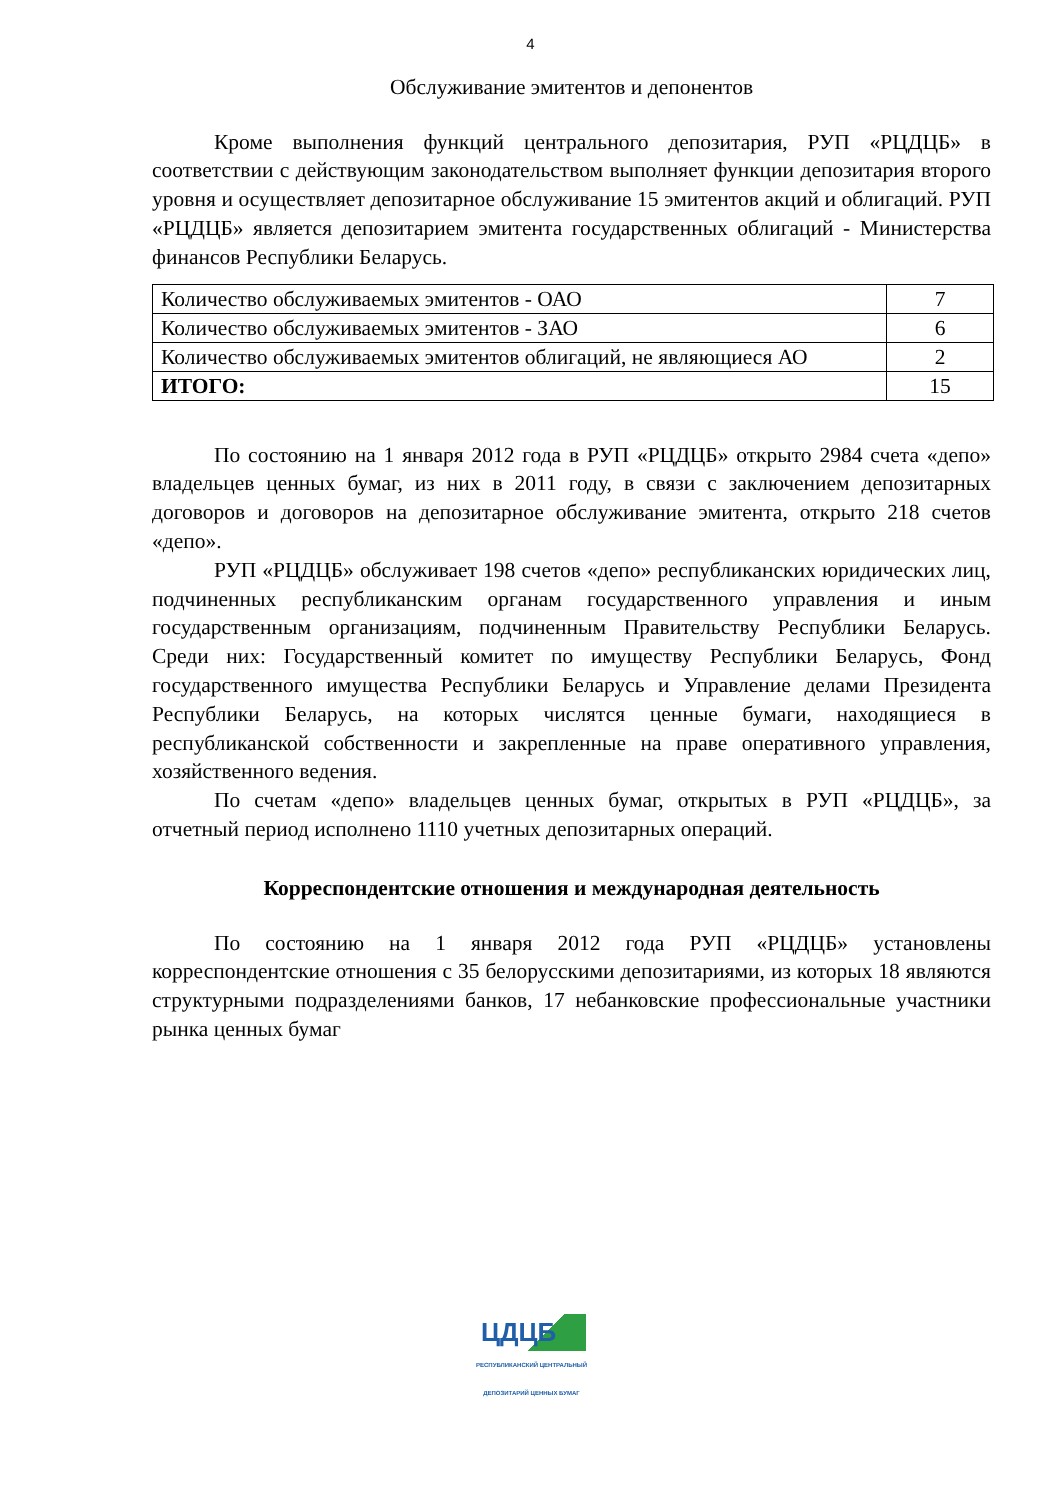4
Обслуживание эмитентов и депонентов
Кроме выполнения функций центрального депозитария, РУП «РЦДЦБ» в соответствии с действующим законодательством выполняет функции депозитария второго уровня и осуществляет депозитарное обслуживание 15 эмитентов акций и облигаций. РУП «РЦДЦБ» является депозитарием эмитента государственных облигаций - Министерства финансов Республики Беларусь.
| Количество обслуживаемых эмитентов - ОАО | 7 |
| Количество обслуживаемых эмитентов - ЗАО | 6 |
| Количество обслуживаемых эмитентов облигаций, не являющиеся АО | 2 |
| ИТОГО: | 15 |
По состоянию на 1 января 2012 года в РУП «РЦДЦБ» открыто 2984 счета «депо» владельцев ценных бумаг, из них в 2011 году, в связи с заключением депозитарных договоров и договоров на депозитарное обслуживание эмитента, открыто 218 счетов «депо».
РУП «РЦДЦБ» обслуживает 198 счетов «депо» республиканских юридических лиц, подчиненных республиканским органам государственного управления и иным государственным организациям, подчиненным Правительству Республики Беларусь. Среди них: Государственный комитет по имуществу Республики Беларусь, Фонд государственного имущества Республики Беларусь и Управление делами Президента Республики Беларусь, на которых числятся ценные бумаги, находящиеся в республиканской собственности и закрепленные на праве оперативного управления, хозяйственного ведения.
По счетам «депо» владельцев ценных бумаг, открытых в РУП «РЦДЦБ», за отчетный период исполнено 1110 учетных депозитарных операций.
Корреспондентские отношения и международная деятельность
По состоянию на 1 января 2012 года РУП «РЦДЦБ» установлены корреспондентские отношения с 35 белорусскими депозитариями, из которых 18 являются структурными подразделениями банков, 17 небанковские профессиональные участники рынка ценных бумаг
ЦДЦБ
РЕСПУБЛИКАНСКИЙ ЦЕНТРАЛЬНЫЙ
ДЕПОЗИТАРИЙ ЦЕННЫХ БУМАГ